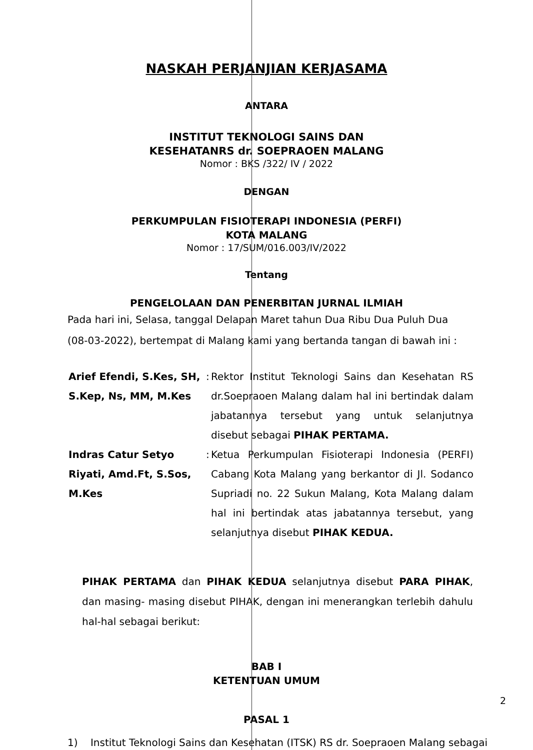NASKAH PERJANJIAN KERJASAMA
ANTARA
INSTITUT TEKNOLOGI SAINS DAN
KESEHATANRS dr. SOEPRAOEN MALANG
Nomor : BKS /322/ IV / 2022
DENGAN
PERKUMPULAN FISIOTERAPI INDONESIA (PERFI)
KOTA MALANG
Nomor : 17/SUM/016.003/IV/2022
Tentang
PENGELOLAAN DAN PENERBITAN JURNAL ILMIAH
Pada hari ini, Selasa, tanggal Delapan Maret tahun Dua Ribu Dua Puluh Dua (08-03-2022), bertempat di Malang kami yang bertanda tangan di bawah ini :
| Arief Efendi, S.Kes, SH, S.Kep, Ns, MM, M.Kes | : | Rektor Institut Teknologi Sains dan Kesehatan RS dr.Soepraoen Malang dalam hal ini bertindak dalam jabatannya tersebut yang untuk selanjutnya disebut sebagai PIHAK PERTAMA. |
| Indras Catur Setyo Riyati, Amd.Ft, S.Sos, M.Kes | : | Ketua Perkumpulan Fisioterapi Indonesia (PERFI) Cabang Kota Malang yang berkantor di Jl. Sodanco Supriadi no. 22 Sukun Malang, Kota Malang dalam hal ini bertindak atas jabatannya tersebut, yang selanjutnya disebut PIHAK KEDUA. |
PIHAK PERTAMA dan PIHAK KEDUA selanjutnya disebut PARA PIHAK, dan masing- masing disebut PIHAK, dengan ini menerangkan terlebih dahulu hal-hal sebagai berikut:
BAB I
KETENTUAN UMUM
PASAL 1
1) Institut Teknologi Sains dan Kesehatan (ITSK) RS dr. Soepraoen Malang sebagai
2